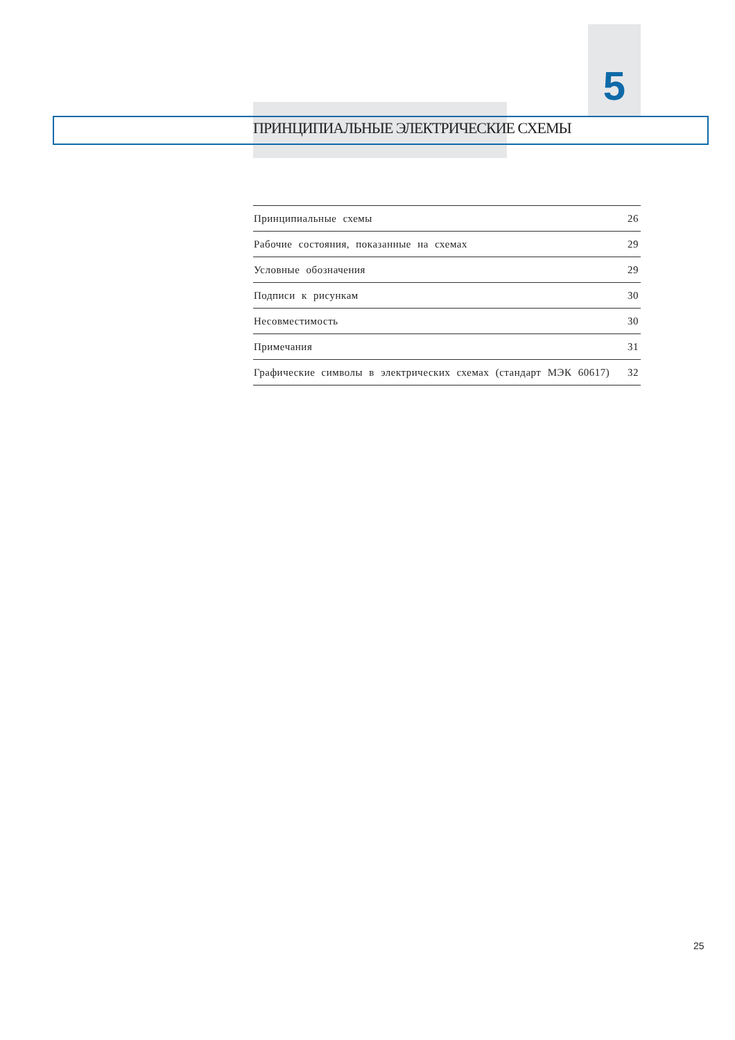5
ПРИНЦИПИАЛЬНЫЕ ЭЛЕКТРИЧЕСКИЕ СХЕМЫ
| Принципиальные схемы | 26 |
| Рабочие состояния, показанные на схемах | 29 |
| Условные обозначения | 29 |
| Подписи к рисункам | 30 |
| Несовместимость | 30 |
| Примечания | 31 |
| Графические символы в электрических схемах (стандарт МЭК 60617) | 32 |
25